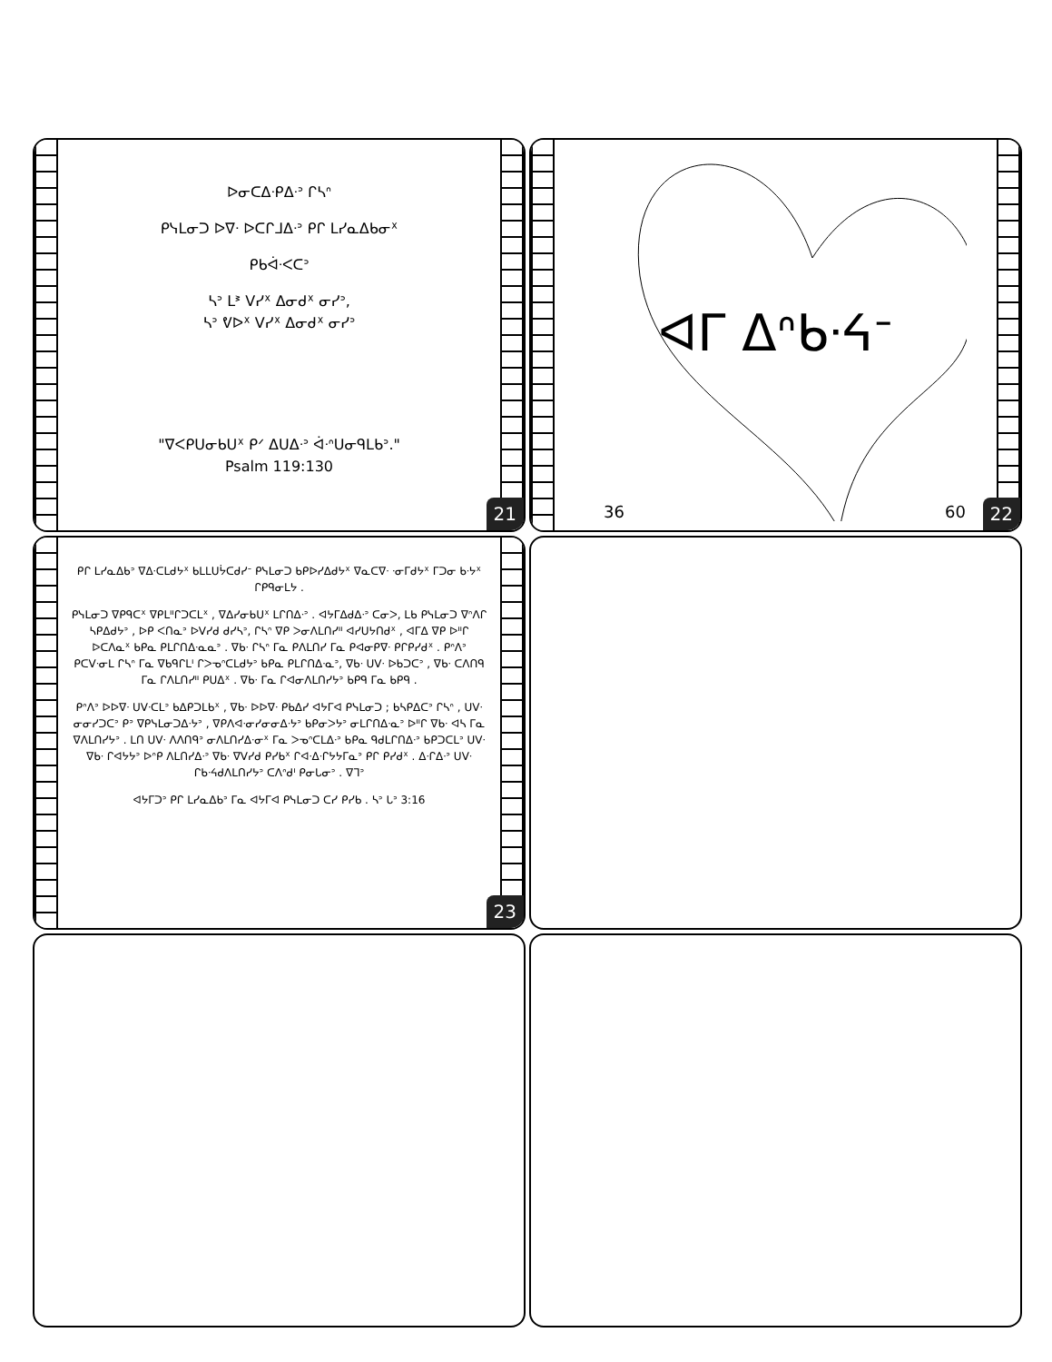ᐅᓂᑕᐃᐧᑭᐃᐧᐣ ᒋᓴᐢ
ᑭᓭᒪᓂᑐ ᐅᐁᐧ ᐅᑕᒋᒧᐃᐧᐣ ᑭᒋ ᒪᓯᓇᐃᑲᓂᕽ
ᑭᑲᐋᐧᐸᑕᐣ
ᓴᐣ ᒪᕑ ᐯᓯᕽ ᐃᓂᑯᕽ ᓂᓯᐣ,
ᓴᐣ ᕓᐅᕽ ᐯᓯᕽ ᐃᓂᑯᕽ ᓂᓯᐣ
"ᐁᐸᑭᑌᓂᑲᑌᕽ ᑭᐟ ᐃᑌᐃᐧᐣ ᐋᐧᐢᑌᓂᑫᒪᑲᐣ."
Psalm 119:130
21
ᐊᒥ ᐃᐢᑲᐧᔦᐨ
36 60 22
ᑭᒋ ᒪᓯᓇᐃᑲᐣ ᐁᐃᐧᑕᒪᑯᔭᕽ ᑲᒪᒪᑌᔮᑕᑯᓯᐨ ᑭᓭᒪᓂᑐ ᑲᑭᐅᓯᐃᑯᔭᕽ ᐁᓇᑕᐁᐧ ᐧᓂᒥᑯᔭᕽ ᒥᑐᓂ ᑲᐧᔭᕽ ᒋᑭᑫᓂᒪᔭ .
ᑭᓭᒪᓂᑐ ᐁᑭᑫᑕᕽ ᐁᑭᒪᐦᒋᑐᑕᒪᕽ , ᐁᐃᓯᓂᑲᑌᕽ ᒪᒋᑎᐃᐧᐣ . ᐊᔭᒥᐃᑯᐃᐧᐣ ᑕᓂᐳ, ᒪᑲ ᑭᓭᒪᓂᑐ ᐁᐢᐱᒋ ᓴᑭᐃᑯᔭᐣ , ᐅᑭ ᐸᑎᓇᐣ ᐅᐯᓯᑯ ᑯᓯᓴᐣ, ᒋᓴᐢ ᐁᑭ ᐳᓂᐱᒪᑎᓯᐦ ᐊᓯᑌᔭᑎᑯᕽ , ᐊᒥᐃ ᐁᑭ ᐅᐦᒋ ᐅᑕᐱᓇᕽ ᑲᑭᓇ ᑭᒪᒋᑎᐃᐧᓇᓇᐣ . ᐁᑲᐧ ᒋᓴᐢ ᒥᓇ ᑭᐱᒪᑎᓯ ᒥᓇ ᑭᐊᓂᑭᐁᐧ ᑭᒋᑭᓯᑯᕽ . ᑭᐢᐱᐣ ᑭᑕᐯᐧᓂᒪ ᒋᓴᐢ ᒥᓇ ᐁᑲᑫᒋᒪᑊ ᒋᐳᓀᐢᑕᒪᑯᔭᐣ ᑲᑭᓇ ᑭᒪᒋᑎᐃᐧᓇᐣ, ᐁᑲᐧ ᑌᐯᐧ ᐅᑲᑐᑕᐣ , ᐁᑲᐧ ᑕᐱᑎᑫ ᒥᓇ ᒋᐱᒪᑎᓯᐦ ᑭᑌᐃᕽ . ᐁᑲᐧ ᒥᓇ ᒋᐊᓂᐱᒪᑎᓯᔭᐣ ᑲᑭᑫ ᒥᓇ ᑲᑭᑫ .
ᑭᐢᐱᐣ ᐅᐅᐁᐧ ᑌᐯᐧᑕᒪᐣ ᑲᐃᑭᑐᒪᑲᕽ , ᐁᑲᐧ ᐅᐅᐁᐧ ᑭᑲᐃᓯ ᐊᔭᒥᐊ ᑭᓭᒪᓂᑐ ; ᑲᓴᑭᐃᑕᐣ ᒋᓴᐢ , ᑌᐯᐧ ᓂᓂᓯᑐᑕᐣ ᑭᐣ ᐁᑭᓭᒪᓂᑐᐃᐧᔭᐣ , ᐁᑭᐱᐊᐧᓂᓯᓂᓂᐃᐧᔭᐣ ᑲᑭᓂᐳᔭᐣ ᓂᒪᒋᑎᐃᐧᓇᐣ ᐅᐦᒋ ᐁᑲᐧ ᐊᓴ ᒥᓇ ᐁᐱᒪᑎᓯᔭᐣ . ᒪᑎ ᑌᐯᐧ ᐱᐱᑎᑫᐣ ᓂᐱᒪᑎᓯᐃᐧᓂᕽ ᒥᓇ ᐳᓀᐢᑕᒪᐃᐧᐣ ᑲᑭᓇ ᑫᑯᒪᒋᑎᐃᐧᐣ ᑲᑭᑐᑕᒪᐣ ᑌᐯᐧ ᐁᑲᐧ ᒋᐊᔭᔭᐣ ᐅᐢᑭ ᐱᒪᑎᓯᐃᐧᐣ ᐁᑲᐧ ᐁᐯᓯᑯ ᑭᓯᑲᕽ ᒋᐊᐧᐃᐧᒋᔭᔭᒥᓇᐣ ᑭᒋ ᑭᓯᑯᕽ . ᐃᐧᒋᐃᐧᐣ ᑌᐯᐧ ᒋᑲᐧᔦᑯᐱᒪᑎᓯᔭᐣ ᑕᐱᐢᑯᑊ ᑭᓂᒐᓂᐣ . ᐁᒣᐣ
ᐊᔭᒥᑐᐣ ᑭᒋ ᒪᓯᓇᐃᑲᐣ ᒥᓇ ᐊᔭᒥᐊ ᑭᓭᒪᓂᑐ ᑕᓯ ᑭᓯᑲ . ᓴᐣ ᒐᐣ 3:16
23